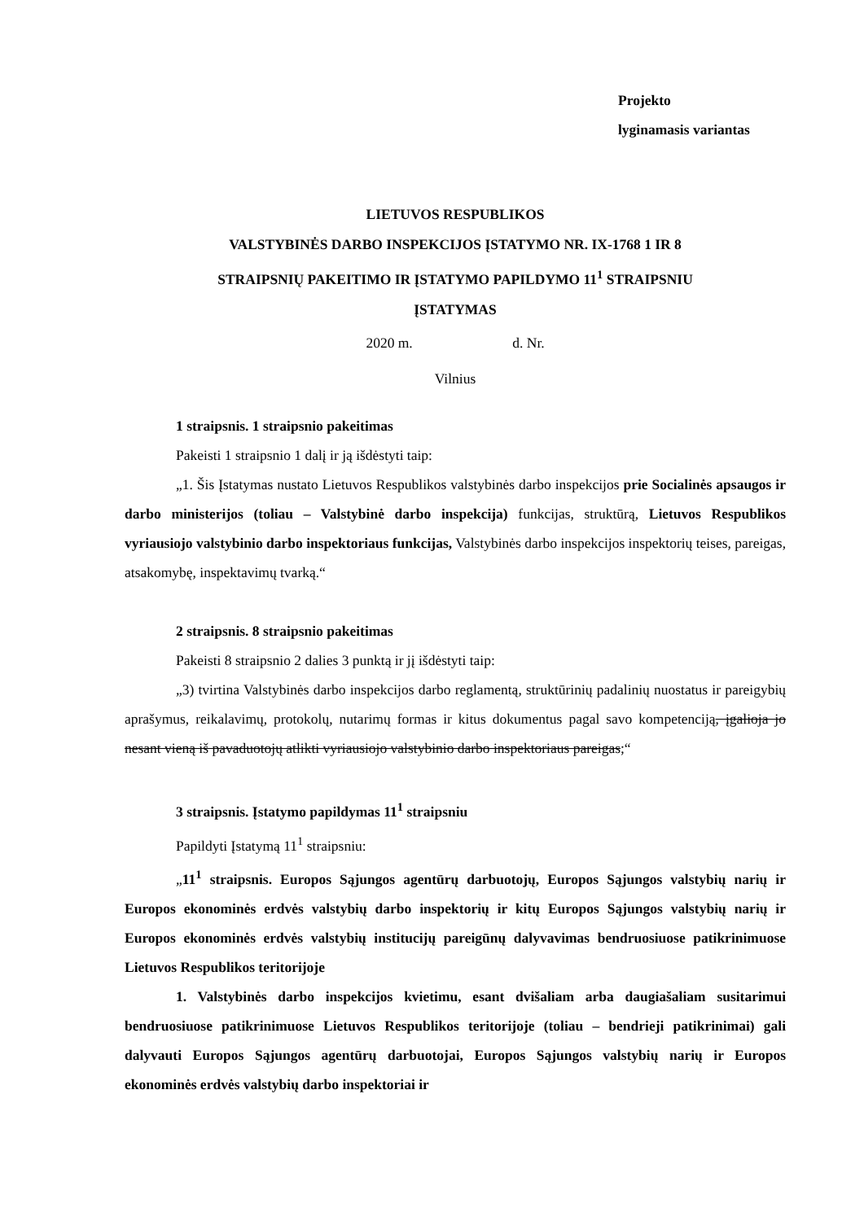Projekto
lyginamasis variantas
LIETUVOS RESPUBLIKOS
VALSTYBINĖS DARBO INSPEKCIJOS ĮSTATYMO NR. IX-1768 1 IR 8
STRAIPSNIŲ PAKEITIMO IR ĮSTATYMO PAPILDYMO 11<sup>1</sup> STRAIPSNIU
ĮSTATYMAS
2020 m. d. Nr.
Vilnius
1 straipsnis. 1 straipsnio pakeitimas
Pakeisti 1 straipsnio 1 dalį ir ją išdėstyti taip:
„1. Šis Įstatymas nustato Lietuvos Respublikos valstybinės darbo inspekcijos prie Socialinės apsaugos ir darbo ministerijos (toliau – Valstybinė darbo inspekcija) funkcijas, struktūrą, Lietuvos Respublikos vyriausiojo valstybinio darbo inspektoriaus funkcijas, Valstybinės darbo inspekcijos inspektorių teises, pareigas, atsakomybę, inspektavimų tvarką.“
2 straipsnis. 8 straipsnio pakeitimas
Pakeisti 8 straipsnio 2 dalies 3 punktą ir jį išdėstyti taip:
„3) tvirtina Valstybinės darbo inspekcijos darbo reglamentą, struktūrinių padalinių nuostatus ir pareigybių aprašymus, reikalavimų, protokolų, nutarimų formas ir kitus dokumentus pagal savo kompetenciją, įgalioja jo nesant vieną iš pavaduotojų atlikti vyriausiojo valstybinio darbo inspektoriaus pareigas;“
3 straipsnis. Įstatymo papildymas 11<sup>1</sup> straipsniu
Papildyti Įstatymą 11<sup>1</sup> straipsniu:
„11<sup>1</sup> straipsnis. Europos Sąjungos agentūrų darbuotojų, Europos Sąjungos valstybių narių ir Europos ekonominės erdvės valstybių darbo inspektorių ir kitų Europos Sąjungos valstybių narių ir Europos ekonominės erdvės valstybių institucijų pareigūnų dalyvavimas bendruosiuose patikrinimuose Lietuvos Respublikos teritorijoje
1. Valstybinės darbo inspekcijos kvietimu, esant dvišaliam arba daugiašaliam susitarimui bendruosiuose patikrinimuose Lietuvos Respublikos teritorijoje (toliau – bendrieji patikrinimai) gali dalyvauti Europos Sąjungos agentūrų darbuotojai, Europos Sąjungos valstybių narių ir Europos ekonominės erdvės valstybių darbo inspektoriai ir